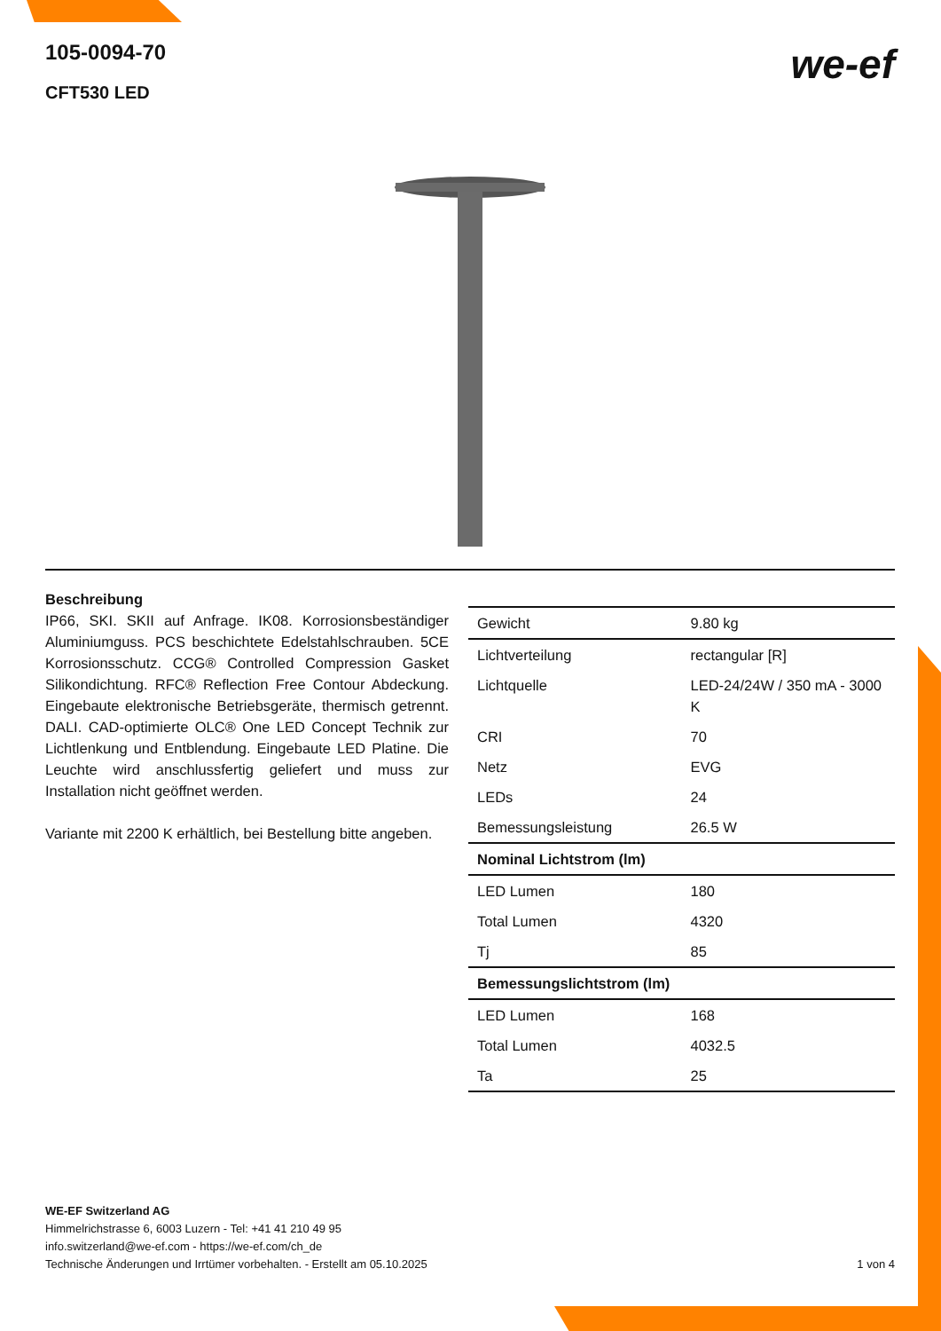105-0094-70
CFT530 LED
we-ef
Beschreibung
IP66, SKI. SKII auf Anfrage. IK08. Korrosionsbeständiger Aluminiumguss. PCS beschichtete Edelstahlschrauben. 5CE Korrosionsschutz. CCG® Controlled Compression Gasket Silikondichtung. RFC® Reflection Free Contour Abdeckung. Eingebaute elektronische Betriebsgeräte, thermisch getrennt. DALI. CAD-optimierte OLC® One LED Concept Technik zur Lichtlenkung und Entblendung. Eingebaute LED Platine. Die Leuchte wird anschlussfertig geliefert und muss zur Installation nicht geöffnet werden.
Variante mit 2200 K erhältlich, bei Bestellung bitte angeben.
| Gewicht | 9.80 kg |
| Lichtverteilung | rectangular [R] |
| Lichtquelle | LED-24/24W / 350 mA - 3000 K |
| CRI | 70 |
| Netz | EVG |
| LEDs | 24 |
| Bemessungsleistung | 26.5 W |
| Nominal Lichtstrom (lm) | |
| LED Lumen | 180 |
| Total Lumen | 4320 |
| Tj | 85 |
| Bemessungslichtstrom (lm) | |
| LED Lumen | 168 |
| Total Lumen | 4032.5 |
| Ta | 25 |
WE-EF Switzerland AG
Himmelrichstrasse 6, 6003 Luzern - Tel: +41 41 210 49 95
info.switzerland@we-ef.com - https://we-ef.com/ch_de
Technische Änderungen und Irrtümer vorbehalten. - Erstellt am 05.10.2025 1 von 4